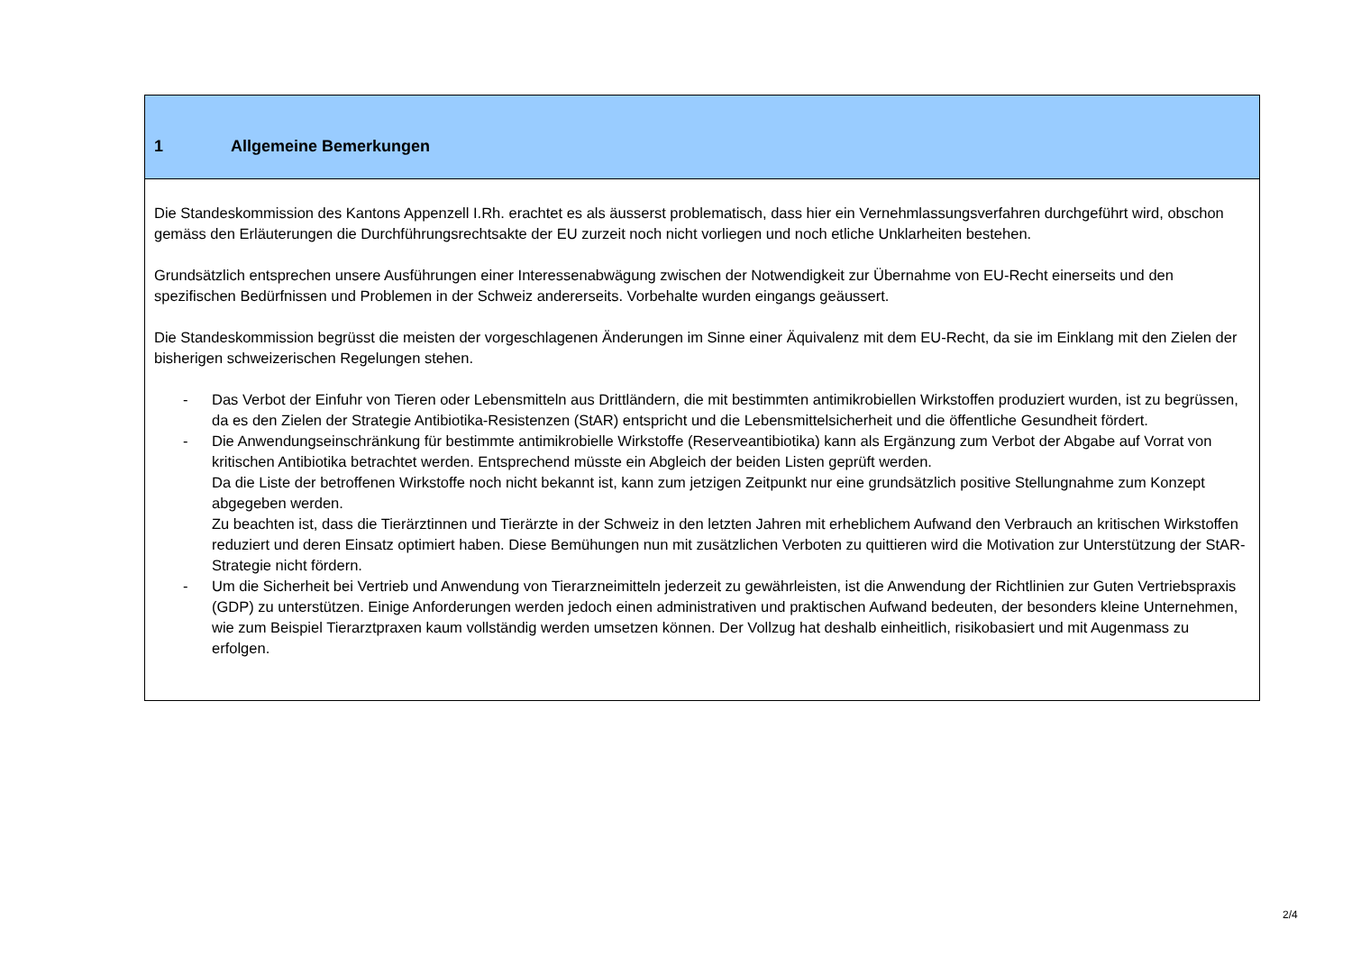| 1 Allgemeine Bemerkungen |
| Die Standeskommission des Kantons Appenzell I.Rh. erachtet es als äusserst problematisch, dass hier ein Vernehmlassungsverfahren durchgeführt wird, obschon gemäss den Erläuterungen die Durchführungsrechtsakte der EU zurzeit noch nicht vorliegen und noch etliche Unklarheiten bestehen. Grundsätzlich entsprechen unsere Ausführungen einer Interessenabwägung zwischen der Notwendigkeit zur Übernahme von EU-Recht einerseits und den spezifischen Bedürfnissen und Problemen in der Schweiz andererseits. Vorbehalte wurden eingangs geäussert. Die Standeskommission begrüsst die meisten der vorgeschlagenen Änderungen im Sinne einer Äquivalenz mit dem EU-Recht, da sie im Einklang mit den Zielen der bisherigen schweizerischen Regelungen stehen. - Das Verbot der Einfuhr von Tieren oder Lebensmitteln aus Drittländern, die mit bestimmten antimikrobiellen Wirkstoffen produziert wurden, ist zu begrüssen, da es den Zielen der Strategie Antibiotika-Resistenzen (StAR) entspricht und die Lebensmittelsicherheit und die öffentliche Gesundheit fördert. - Die Anwendungseinschränkung für bestimmte antimikrobielle Wirkstoffe (Reserveantibiotika) kann als Ergänzung zum Verbot der Abgabe auf Vorrat von kritischen Antibiotika betrachtet werden. Entsprechend müsste ein Abgleich der beiden Listen geprüft werden. Da die Liste der betroffenen Wirkstoffe noch nicht bekannt ist, kann zum jetzigen Zeitpunkt nur eine grundsätzlich positive Stellungnahme zum Konzept abgegeben werden. Zu beachten ist, dass die Tierärztinnen und Tierärzte in der Schweiz in den letzten Jahren mit erheblichem Aufwand den Verbrauch an kritischen Wirkstoffen reduziert und deren Einsatz optimiert haben. Diese Bemühungen nun mit zusätzlichen Verboten zu quittieren wird die Motivation zur Unterstützung der StAR-Strategie nicht fördern. - Um die Sicherheit bei Vertrieb und Anwendung von Tierarzneimitteln jederzeit zu gewährleisten, ist die Anwendung der Richtlinien zur Guten Vertriebspraxis (GDP) zu unterstützen. Einige Anforderungen werden jedoch einen administrativen und praktischen Aufwand bedeuten, der besonders kleine Unternehmen, wie zum Beispiel Tierarztpraxen kaum vollständig werden umsetzen können. Der Vollzug hat deshalb einheitlich, risikobasiert und mit Augenmass zu erfolgen. |
2/4